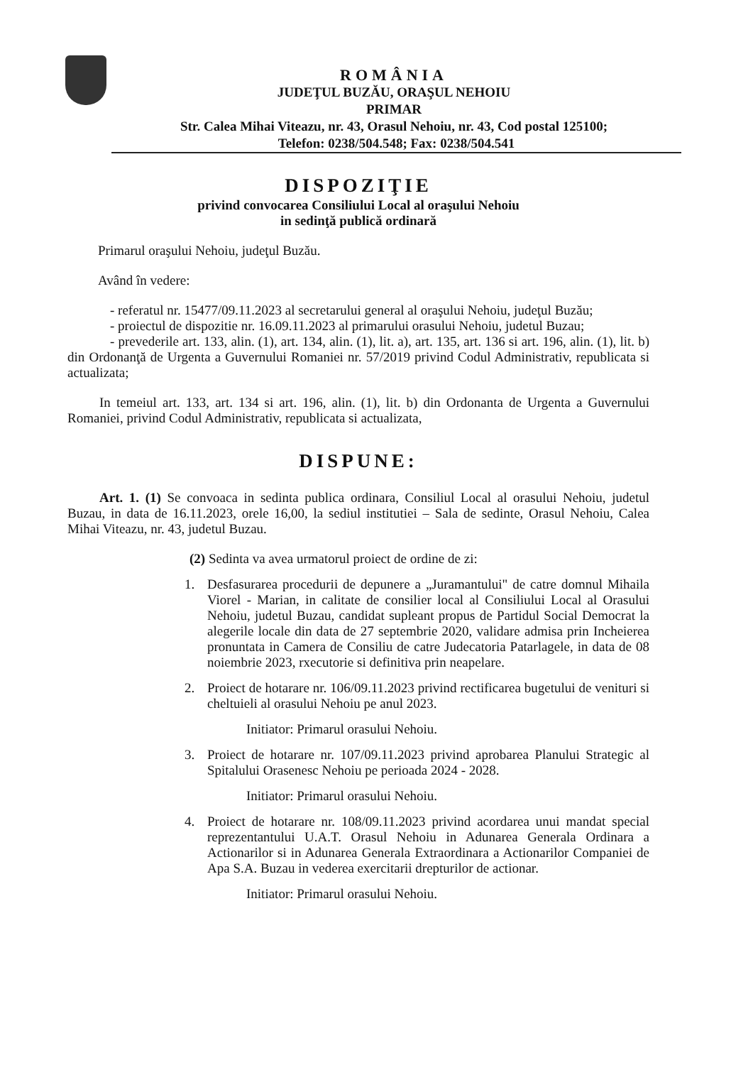ROMÂNIA
JUDEŢUL BUZĂU, ORAŞUL NEHOIU
PRIMAR
Str. Calea Mihai Viteazu, nr. 43, Orasul Nehoiu, nr. 43, Cod postal 125100;
Telefon: 0238/504.548; Fax: 0238/504.541
DISPOZIŢIE
privind convocarea Consiliului Local al oraşului Nehoiu
in sedinţă publică ordinară
Primarul oraşului Nehoiu, judeţul Buzău.
Având în vedere:
- referatul nr. 15477/09.11.2023 al secretarului general al oraşului Nehoiu, judeţul Buzău;
- proiectul de dispozitie nr. 16.09.11.2023 al primarului orasului Nehoiu, judetul Buzau;
- prevederile art. 133, alin. (1), art. 134, alin. (1), lit. a), art. 135, art. 136 si art. 196, alin. (1), lit. b) din Ordonanţă de Urgenta a Guvernului Romaniei nr. 57/2019 privind Codul Administrativ, republicata si actualizata;
In temeiul art. 133, art. 134 si art. 196, alin. (1), lit. b) din Ordonanta de Urgenta a Guvernului Romaniei, privind Codul Administrativ, republicata si actualizata,
DISPUNE:
Art. 1. (1) Se convoaca in sedinta publica ordinara, Consiliul Local al orasului Nehoiu, judetul Buzau, in data de 16.11.2023, orele 16,00, la sediul institutiei – Sala de sedinte, Orasul Nehoiu, Calea Mihai Viteazu, nr. 43, judetul Buzau.
(2) Sedinta va avea urmatorul proiect de ordine de zi:
1. Desfasurarea procedurii de depunere a „Juramantului" de catre domnul Mihaila Viorel - Marian, in calitate de consilier local al Consiliului Local al Orasului Nehoiu, judetul Buzau, candidat supleant propus de Partidul Social Democrat la alegerile locale din data de 27 septembrie 2020, validare admisa prin Incheierea pronuntata in Camera de Consiliu de catre Judecatoria Patarlagele, in data de 08 noiembrie 2023, rxecutorie si definitiva prin neapelare.
2. Proiect de hotarare nr. 106/09.11.2023 privind rectificarea bugetului de venituri si cheltuieli al orasului Nehoiu pe anul 2023.
Initiator: Primarul orasului Nehoiu.
3. Proiect de hotarare nr. 107/09.11.2023 privind aprobarea Planului Strategic al Spitalului Orasenesc Nehoiu pe perioada 2024 - 2028.
Initiator: Primarul orasului Nehoiu.
4. Proiect de hotarare nr. 108/09.11.2023 privind acordarea unui mandat special reprezentantului U.A.T. Orasul Nehoiu in Adunarea Generala Ordinara a Actionarilor si in Adunarea Generala Extraordinara a Actionarilor Companiei de Apa S.A. Buzau in vederea exercitarii drepturilor de actionar.
Initiator: Primarul orasului Nehoiu.